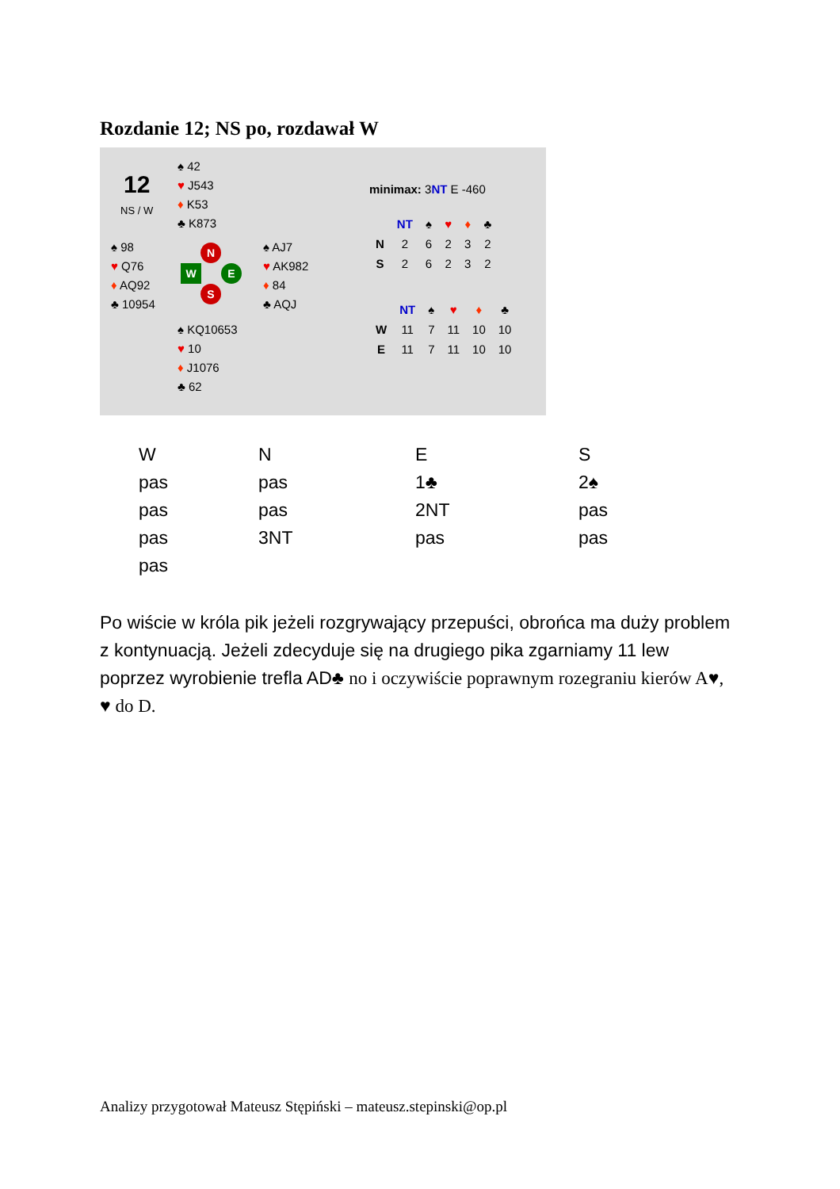Rozdanie 12; NS po, rozdawał W
12
NS / W
♠ 42
♥ J543
♦ K53
♣ K873
♠ 98
♥ Q76
♦ AQ92
♣ 10954
♠ AJ7
♥ AK982
♦ 84
♣ AQJ
♠ KQ10653
♥ 10
♦ J1076
♣ 62
N
W E
S
minimax: 3NT E -460
| | NT | ♠ | ♥ | ♦ | ♣ |
| --- | --- | --- | --- | --- | --- |
| N | 2 | 6 | 2 | 3 | 2 |
| S | 2 | 6 | 2 | 3 | 2 |
| | NT | ♠ | ♥ | ♦ | ♣ |
| --- | --- | --- | --- | --- | --- |
| W | 11 | 7 | 11 | 10 | 10 |
| E | 11 | 7 | 11 | 10 | 10 |
| W | N | E | S |
| pas | pas | 1♣ | 2♠ |
| pas | pas | 2NT | pas |
| pas | 3NT | pas | pas |
| pas | | | |
Po wiście w króla pik jeżeli rozgrywający przepuści, obrońca ma duży problem z kontynuacją. Jeżeli zdecyduje się na drugiego pika zgarniamy 11 lew poprzez wyrobienie trefla AD♣ no i oczywiście poprawnym rozegraniu kierów A♥, ♥ do D.
Analizy przygotował Mateusz Stępiński – mateusz.stepinski@op.pl